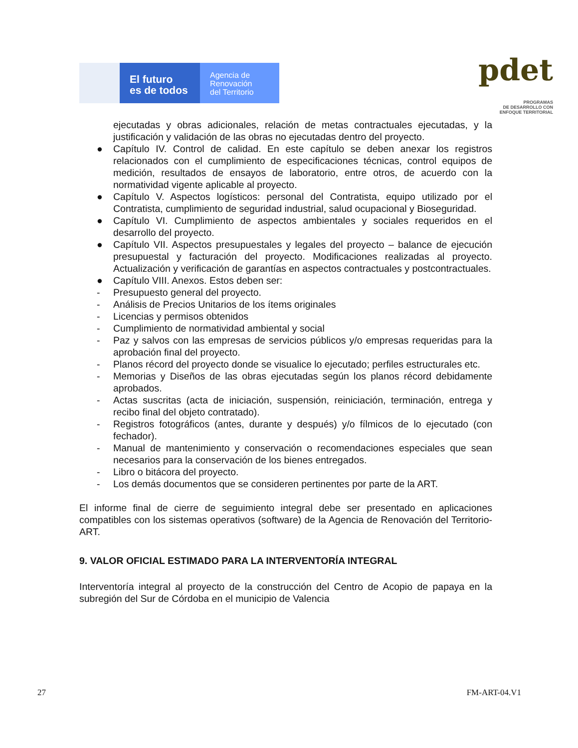El futuro
es de todos
Agencia de
Renovación
del Territorio
pdet
PROGRAMAS
DE DESARROLLO CON
ENFOQUE TERRITORIAL
ejecutadas y obras adicionales, relación de metas contractuales ejecutadas, y la justificación y validación de las obras no ejecutadas dentro del proyecto.
● Capítulo IV. Control de calidad. En este capítulo se deben anexar los registros relacionados con el cumplimiento de especificaciones técnicas, control equipos de medición, resultados de ensayos de laboratorio, entre otros, de acuerdo con la normatividad vigente aplicable al proyecto.
● Capítulo V. Aspectos logísticos: personal del Contratista, equipo utilizado por el Contratista, cumplimiento de seguridad industrial, salud ocupacional y Bioseguridad.
● Capítulo VI. Cumplimiento de aspectos ambientales y sociales requeridos en el desarrollo del proyecto.
● Capítulo VII. Aspectos presupuestales y legales del proyecto – balance de ejecución presupuestal y facturación del proyecto. Modificaciones realizadas al proyecto. Actualización y verificación de garantías en aspectos contractuales y postcontractuales.
● Capítulo VIII. Anexos. Estos deben ser:
- Presupuesto general del proyecto.
- Análisis de Precios Unitarios de los ítems originales
- Licencias y permisos obtenidos
- Cumplimiento de normatividad ambiental y social
- Paz y salvos con las empresas de servicios públicos y/o empresas requeridas para la aprobación final del proyecto.
- Planos récord del proyecto donde se visualice lo ejecutado; perfiles estructurales etc.
- Memorias y Diseños de las obras ejecutadas según los planos récord debidamente aprobados.
- Actas suscritas (acta de iniciación, suspensión, reiniciación, terminación, entrega y recibo final del objeto contratado).
- Registros fotográficos (antes, durante y después) y/o fílmicos de lo ejecutado (con fechador).
- Manual de mantenimiento y conservación o recomendaciones especiales que sean necesarios para la conservación de los bienes entregados.
- Libro o bitácora del proyecto.
- Los demás documentos que se consideren pertinentes por parte de la ART.
El informe final de cierre de seguimiento integral debe ser presentado en aplicaciones compatibles con los sistemas operativos (software) de la Agencia de Renovación del Territorio- ART.
9. VALOR OFICIAL ESTIMADO PARA LA INTERVENTORÍA INTEGRAL
Interventoría integral al proyecto de la construcción del Centro de Acopio de papaya en la subregión del Sur de Córdoba en el municipio de Valencia
27 FM-ART-04.V1